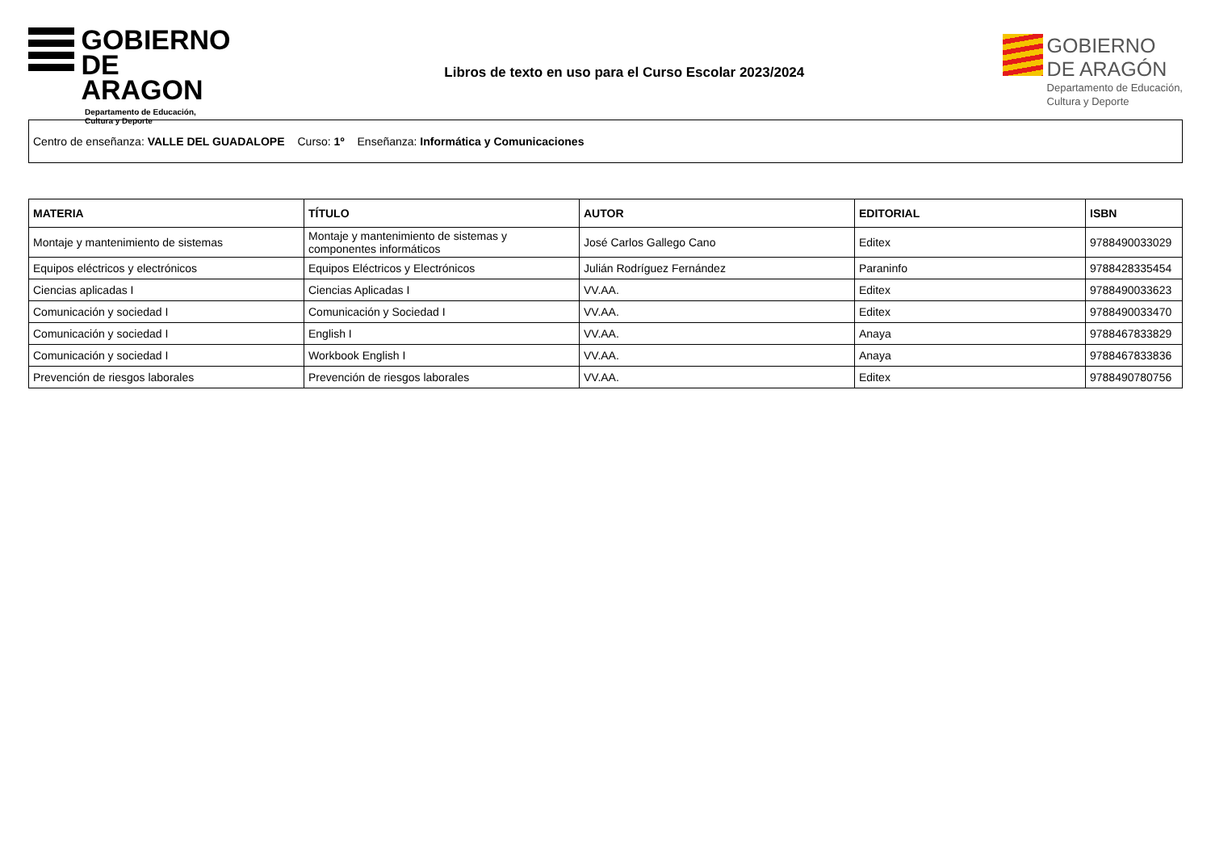GOBIERNO
DE ARAGON
Departamento de Educación,
Cultura y Deporte
Libros de texto en uso para el Curso Escolar 2023/2024
GOBIERNO
DE ARAGÓN
Departamento de Educación,
Cultura y Deporte
Centro de enseñanza: VALLE DEL GUADALOPE Curso: 1º Enseñanza: Informática y Comunicaciones
| MATERIA | TÍTULO | AUTOR | EDITORIAL | ISBN |
| --- | --- | --- | --- | --- |
| Montaje y mantenimiento de sistemas | Montaje y mantenimiento de sistemas y componentes informáticos | José Carlos Gallego Cano | Editex | 9788490033029 |
| Equipos eléctricos y electrónicos | Equipos Eléctricos y Electrónicos | Julián Rodríguez Fernández | Paraninfo | 9788428335454 |
| Ciencias aplicadas I | Ciencias Aplicadas I | VV.AA. | Editex | 9788490033623 |
| Comunicación y sociedad I | Comunicación y Sociedad I | VV.AA. | Editex | 9788490033470 |
| Comunicación y sociedad I | English I | VV.AA. | Anaya | 9788467833829 |
| Comunicación y sociedad I | Workbook English I | VV.AA. | Anaya | 9788467833836 |
| Prevención de riesgos laborales | Prevención de riesgos laborales | VV.AA. | Editex | 9788490780756 |